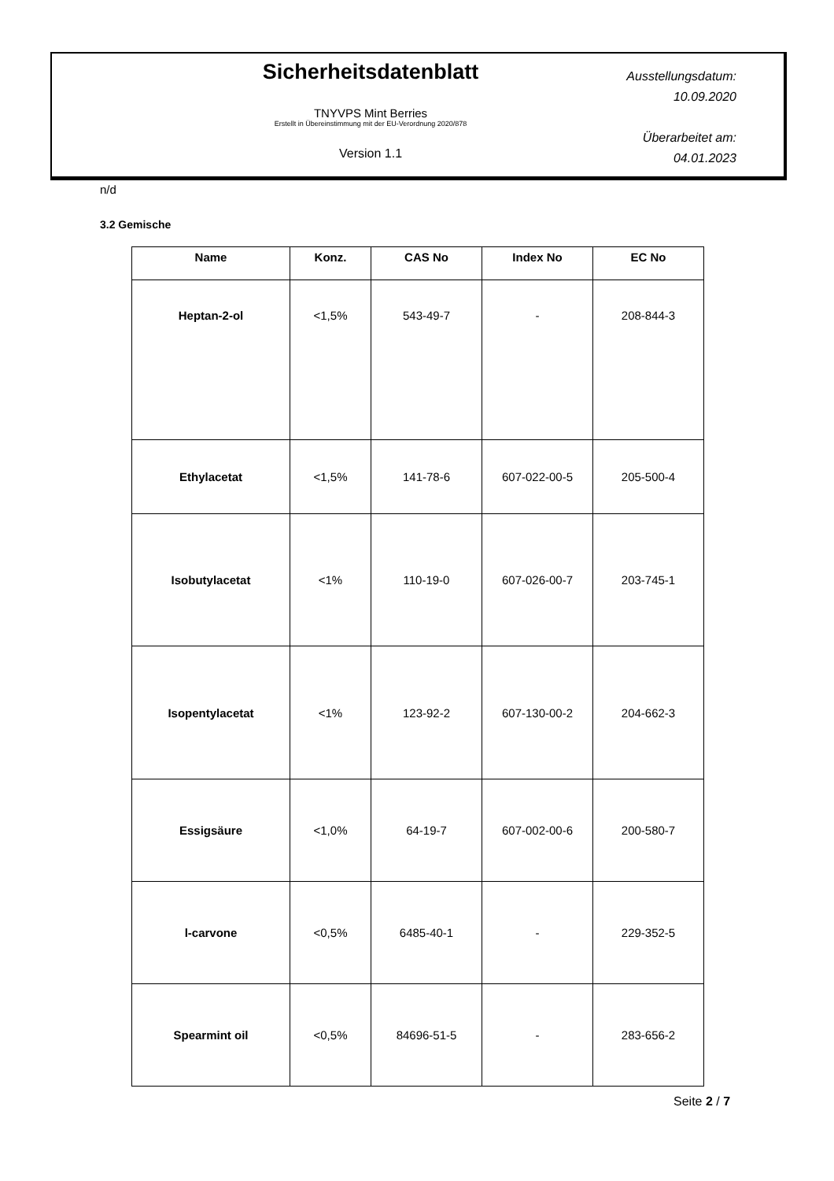Sicherheitsdatenblatt
TNYVPS Mint Berries
Erstellt in Übereinstimmung mit der EU-Verordnung 2020/878
Version 1.1
Ausstellungsdatum:
10.09.2020
Überarbeitet am:
04.01.2023
n/d
3.2 Gemische
| Name | Konz. | CAS No | Index No | EC No |
| --- | --- | --- | --- | --- |
| Heptan-2-ol | <1,5% | 543-49-7 | - | 208-844-3 |
| Ethylacetat | <1,5% | 141-78-6 | 607-022-00-5 | 205-500-4 |
| Isobutylacetat | <1% | 110-19-0 | 607-026-00-7 | 203-745-1 |
| Isopentylacetat | <1% | 123-92-2 | 607-130-00-2 | 204-662-3 |
| Essigsäure | <1,0% | 64-19-7 | 607-002-00-6 | 200-580-7 |
| l-carvone | <0,5% | 6485-40-1 | - | 229-352-5 |
| Spearmint oil | <0,5% | 84696-51-5 | - | 283-656-2 |
Seite 2 / 7